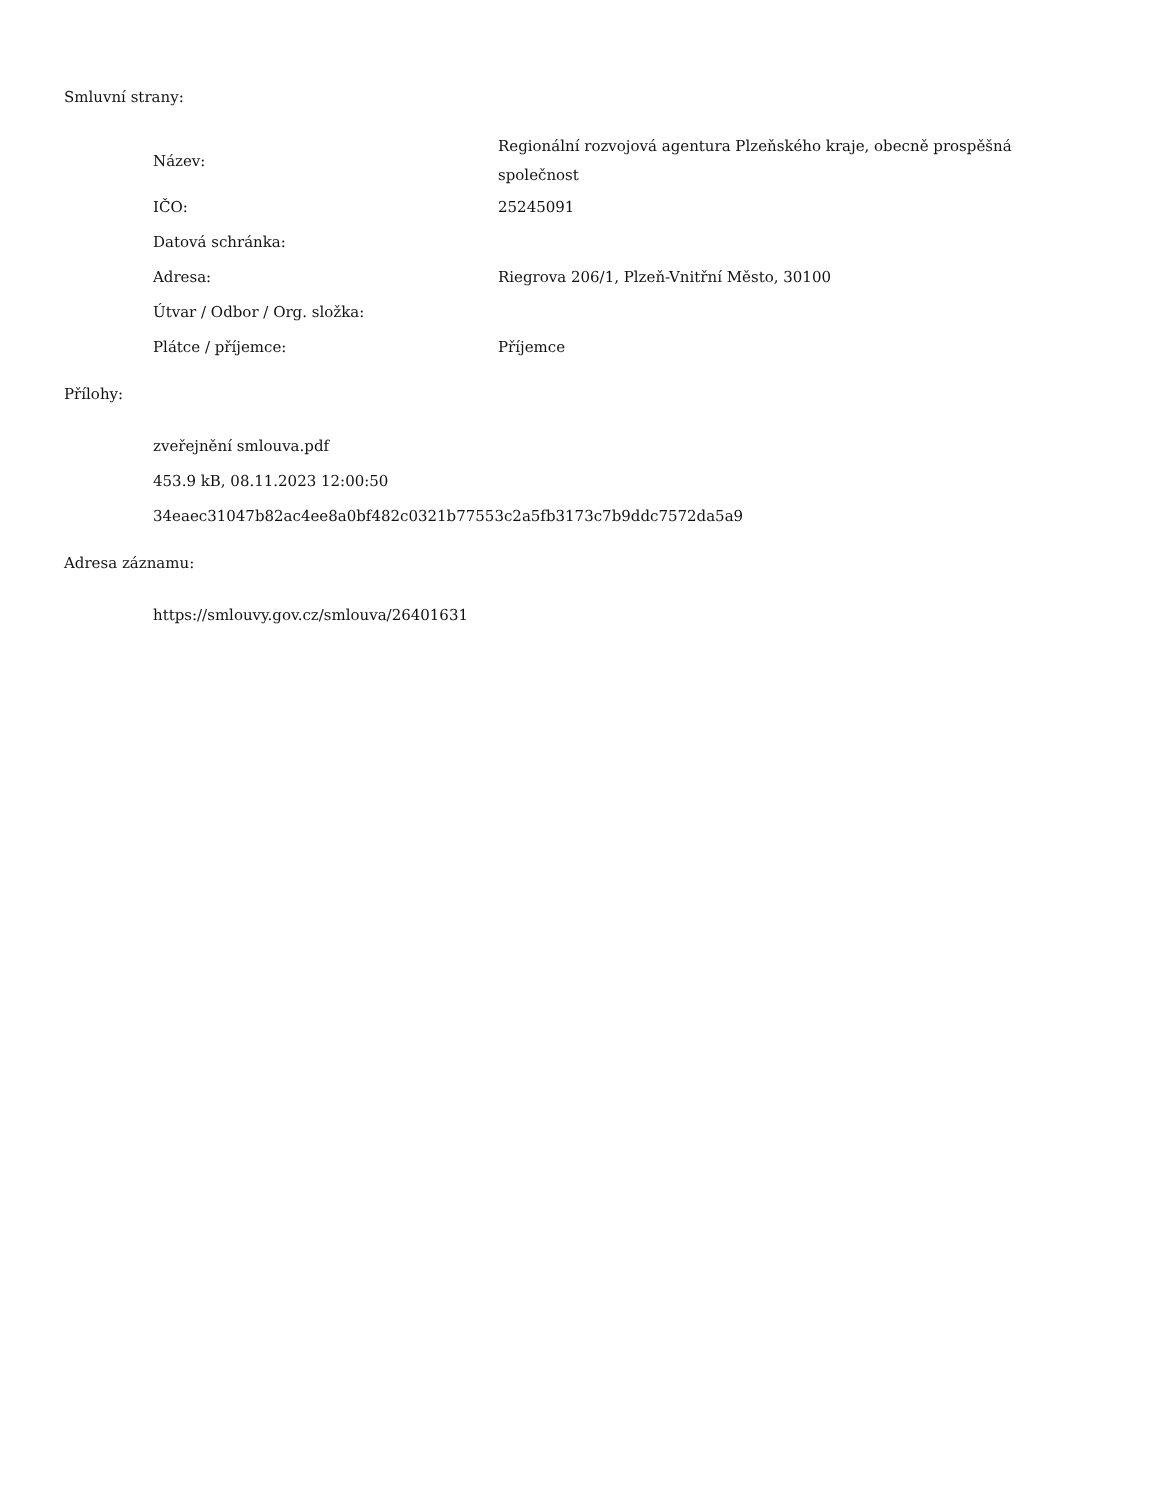Smluvní strany:
| Název: | Regionální rozvojová agentura Plzeňského kraje, obecně prospěšná společnost |
| IČO: | 25245091 |
| Datová schránka: | |
| Adresa: | Riegrova 206/1, Plzeň-Vnitřní Město, 30100 |
| Útvar / Odbor / Org. složka: | |
| Plátce / příjemce: | Příjemce |
Přílohy:
zveřejnění smlouva.pdf
453.9 kB, 08.11.2023 12:00:50
34eaec31047b82ac4ee8a0bf482c0321b77553c2a5fb3173c7b9ddc7572da5a9
Adresa záznamu:
https://smlouvy.gov.cz/smlouva/26401631